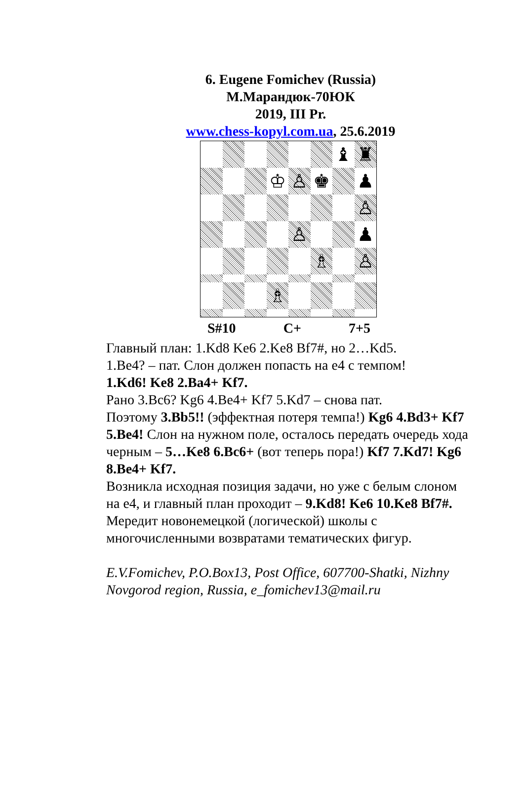6. Eugene Fomichev (Russia)
М.Марандюк-70ЮК
2019, III Pr.
www.chess-kopyl.com.ua, 25.6.2019
♝
♜
♔
♙
♚
♟
♙
♙
♟
♗
♙
♗
S#10 C+ 7+5
Главный план: 1.Kd8 Ke6 2.Ke8 Bf7#, но 2…Kd5.
1.Be4? – пат. Слон должен попасть на е4 с темпом!
1.Kd6! Ke8 2.Ba4+ Kf7.
Рано 3.Bc6? Kg6 4.Be4+ Kf7 5.Kd7 – снова пат.
Поэтому 3.Bb5!! (эффектная потеря темпа!) Kg6 4.Bd3+ Kf7 5.Be4! Слон на нужном поле, осталось передать очередь хода черным – 5…Ke8 6.Bc6+ (вот теперь пора!) Kf7 7.Kd7! Kg6 8.Be4+ Kf7.
Возникла исходная позиция задачи, но уже с белым слоном на е4, и главный план проходит – 9.Kd8! Ke6 10.Ke8 Bf7#.
Мередит новонемецкой (логической) школы с многочисленными возвратами тематических фигур.
E.V.Fomichev, P.O.Box13, Post Office, 607700-Shatki, Nizhny Novgorod region, Russia, e_fomichev13@mail.ru